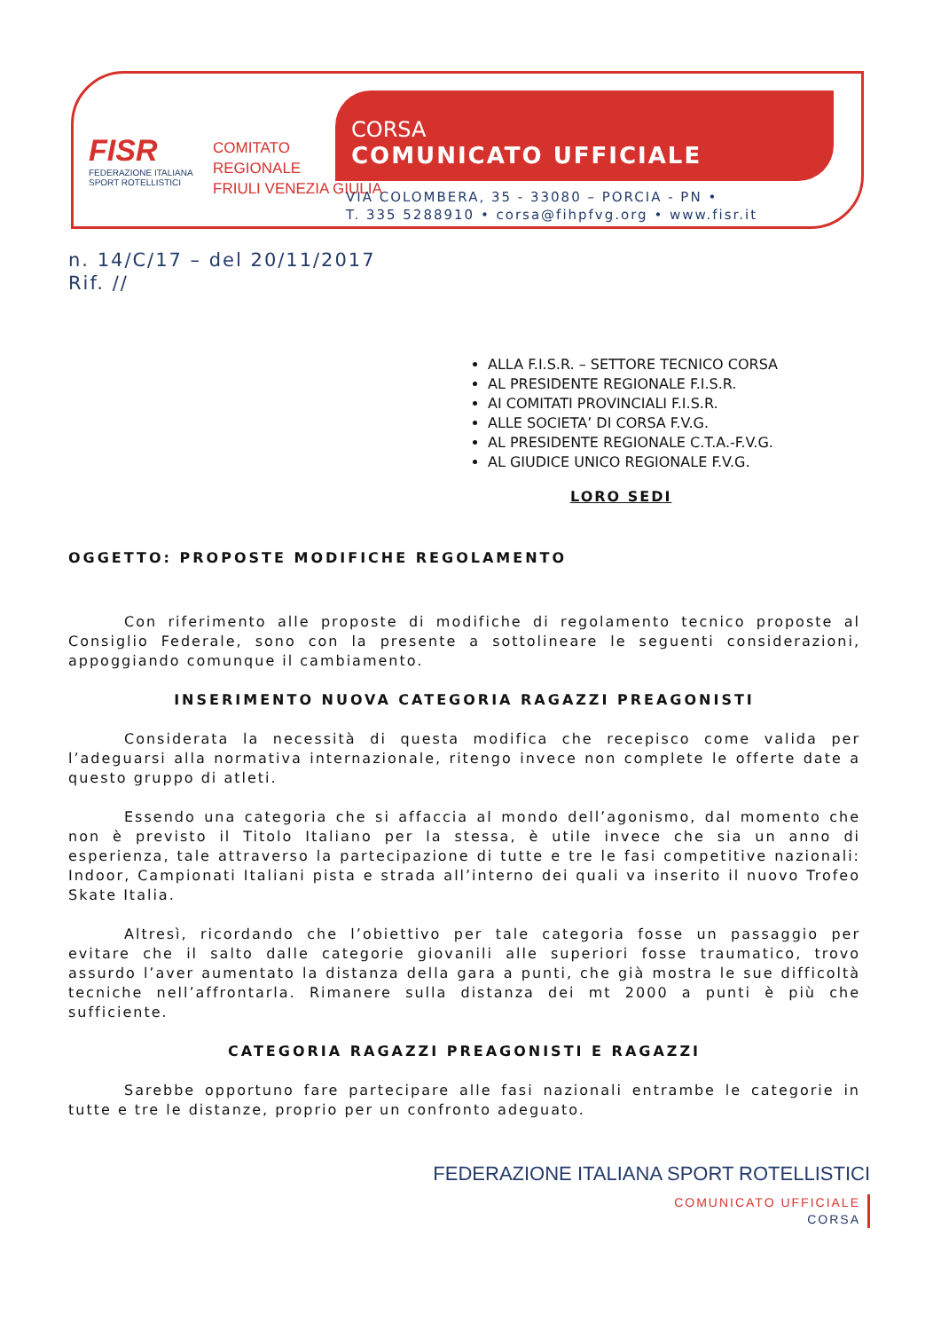FISR
FEDERAZIONE ITALIANA
SPORT ROTELLISTICI
COMITATO
REGIONALE
FRIULI VENEZIA GIULIA
CORSA
COMUNICATO UFFICIALE
VIA COLOMBERA, 35 - 33080 – PORCIA - PN •
T. 335 5288910 • corsa@fihpfvg.org • www.fisr.it
n. 14/C/17 – del 20/11/2017
Rif. //
ALLA F.I.S.R. – SETTORE TECNICO CORSA
AL PRESIDENTE REGIONALE F.I.S.R.
AI COMITATI PROVINCIALI F.I.S.R.
ALLE SOCIETA’ DI CORSA F.V.G.
AL PRESIDENTE REGIONALE C.T.A.-F.V.G.
AL GIUDICE UNICO REGIONALE F.V.G.
LORO SEDI
OGGETTO: PROPOSTE MODIFICHE REGOLAMENTO
Con riferimento alle proposte di modifiche di regolamento tecnico proposte al Consiglio Federale, sono con la presente a sottolineare le seguenti considerazioni, appoggiando comunque il cambiamento.
INSERIMENTO NUOVA CATEGORIA RAGAZZI PREAGONISTI
Considerata la necessità di questa modifica che recepisco come valida per l’adeguarsi alla normativa internazionale, ritengo invece non complete le offerte date a questo gruppo di atleti.
Essendo una categoria che si affaccia al mondo dell’agonismo, dal momento che non è previsto il Titolo Italiano per la stessa, è utile invece che sia un anno di esperienza, tale attraverso la partecipazione di tutte e tre le fasi competitive nazionali: Indoor, Campionati Italiani pista e strada all’interno dei quali va inserito il nuovo Trofeo Skate Italia.
Altresì, ricordando che l’obiettivo per tale categoria fosse un passaggio per evitare che il salto dalle categorie giovanili alle superiori fosse traumatico, trovo assurdo l’aver aumentato la distanza della gara a punti, che già mostra le sue difficoltà tecniche nell’affrontarla. Rimanere sulla distanza dei mt 2000 a punti è più che sufficiente.
CATEGORIA RAGAZZI PREAGONISTI E RAGAZZI
Sarebbe opportuno fare partecipare alle fasi nazionali entrambe le categorie in tutte e tre le distanze, proprio per un confronto adeguato.
FEDERAZIONE ITALIANA SPORT ROTELLISTICI
COMUNICATO UFFICIALE
CORSA